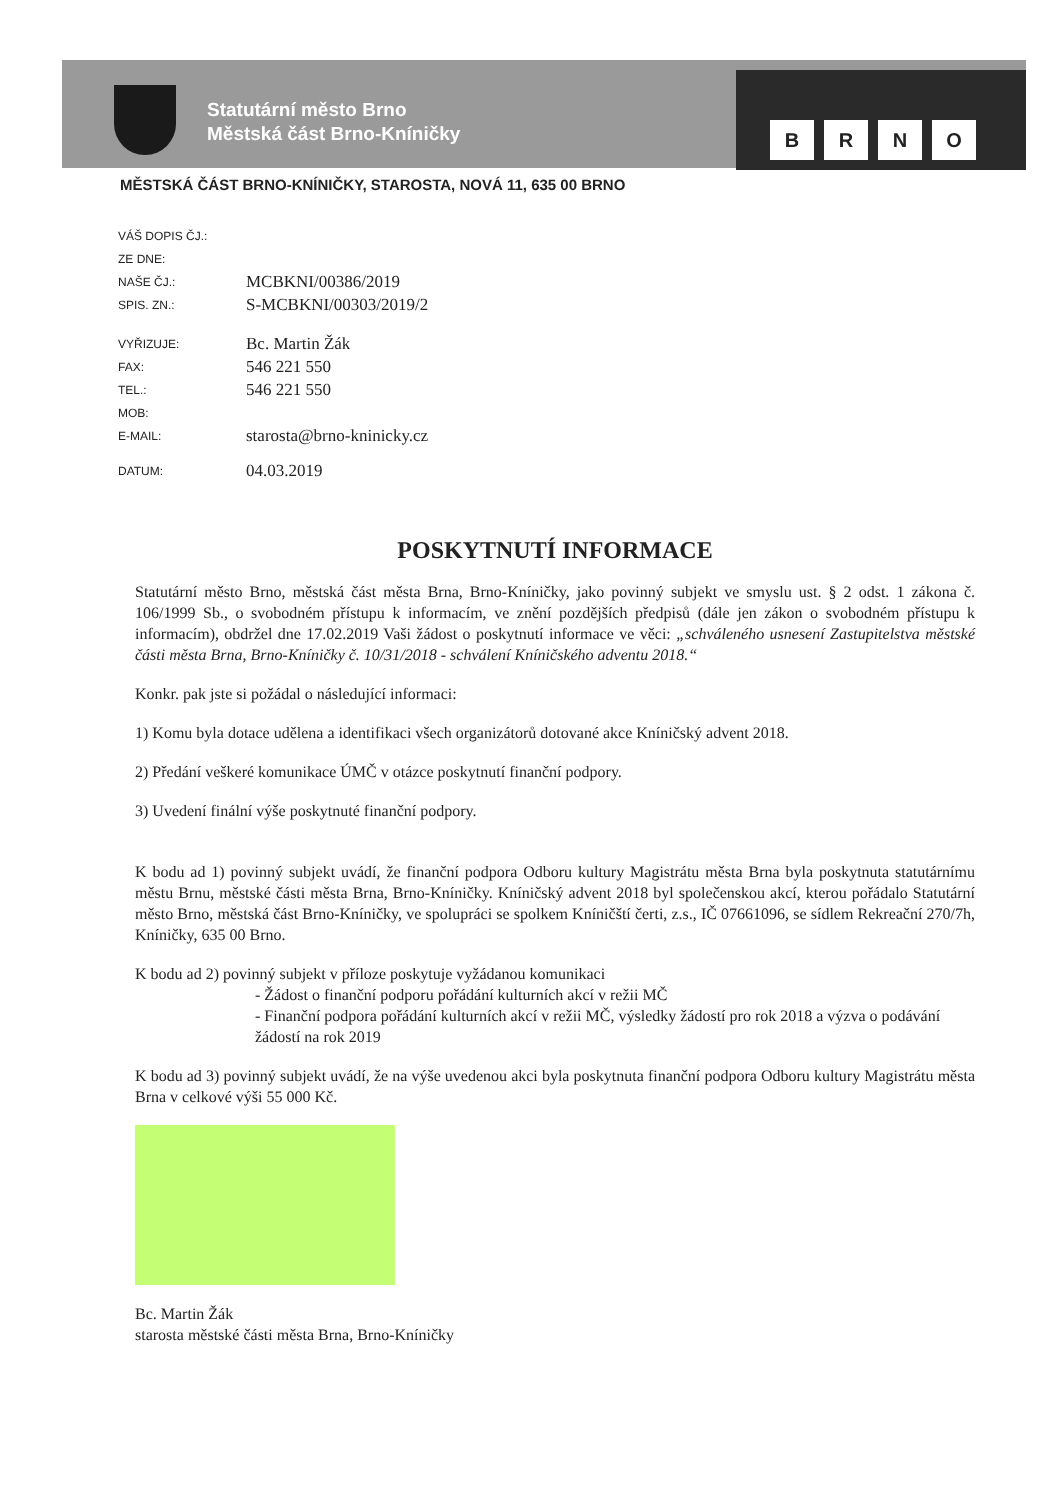Statutární město Brno
Městská část Brno-Kníničky
BRNO
MĚSTSKÁ ČÁST BRNO-KNÍNIČKY, STAROSTA, NOVÁ 11, 635 00 BRNO
VÁŠ DOPIS ČJ.:
ZE DNE:
NAŠE ČJ.: MCBKNI/00386/2019
SPIS. ZN.: S-MCBKNI/00303/2019/2
VYŘIZUJE: Bc. Martin Žák
FAX: 546 221 550
TEL.: 546 221 550
MOB:
E-MAIL: starosta@brno-kninicky.cz
DATUM: 04.03.2019
POSKYTNUTÍ INFORMACE
Statutární město Brno, městská část města Brna, Brno-Kníničky, jako povinný subjekt ve smyslu ust. § 2 odst. 1 zákona č. 106/1999 Sb., o svobodném přístupu k informacím, ve znění pozdějších předpisů (dále jen zákon o svobodném přístupu k informacím), obdržel dne 17.02.2019 Vaši žádost o poskytnutí informace ve věci: „schváleného usnesení Zastupitelstva městské části města Brna, Brno-Kníničky č. 10/31/2018 - schválení Kníničského adventu 2018.“
Konkr. pak jste si požádal o následující informaci:
1) Komu byla dotace udělena a identifikaci všech organizátorů dotované akce Kníničský advent 2018.
2) Předání veškeré komunikace ÚMČ v otázce poskytnutí finanční podpory.
3) Uvedení finální výše poskytnuté finanční podpory.
K bodu ad 1) povinný subjekt uvádí, že finanční podpora Odboru kultury Magistrátu města Brna byla poskytnuta statutárnímu městu Brnu, městské části města Brna, Brno-Kníničky. Kníničský advent 2018 byl společenskou akcí, kterou pořádalo Statutární město Brno, městská část Brno-Kníničky, ve spolupráci se spolkem Kníničští čerti, z.s., IČ 07661096, se sídlem Rekreační 270/7h, Kníničky, 635 00 Brno.
K bodu ad 2) povinný subjekt v příloze poskytuje vyžádanou komunikaci
- Žádost o finanční podporu pořádání kulturních akcí v režii MČ
- Finanční podpora pořádání kulturních akcí v režii MČ, výsledky žádostí pro rok 2018 a výzva o podávání žádostí na rok 2019
K bodu ad 3) povinný subjekt uvádí, že na výše uvedenou akci byla poskytnuta finanční podpora Odboru kultury Magistrátu města Brna v celkové výši 55 000 Kč.
Bc. Martin Žák
starosta městské části města Brna, Brno-Kníničky